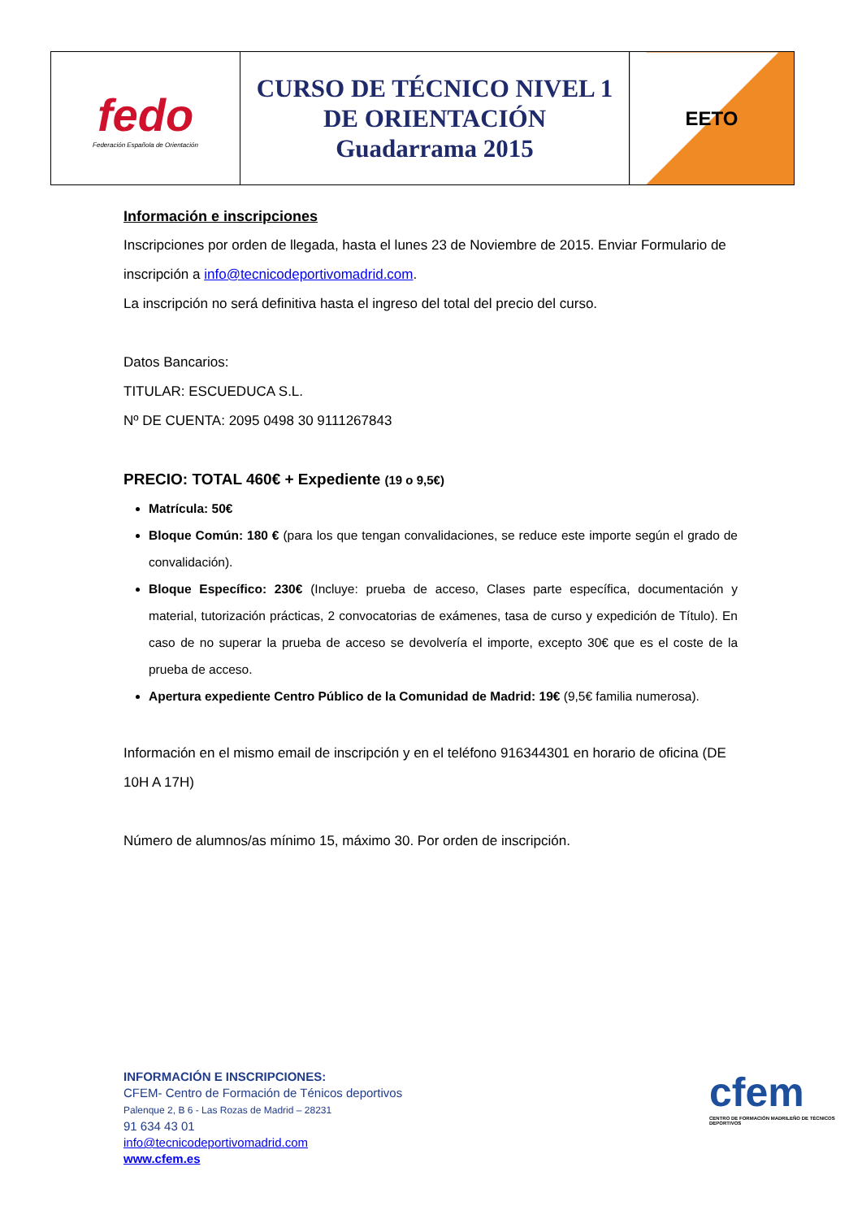| fedo Federación Española de Orientación | CURSO DE TÉCNICO NIVEL 1 DE ORIENTACIÓN Guadarrama 2015 | EETO |
Información e inscripciones
Inscripciones por orden de llegada, hasta el lunes 23 de Noviembre de 2015. Enviar Formulario de inscripción a info@tecnicodeportivomadrid.com.
La inscripción no será definitiva hasta el ingreso del total del precio del curso.
Datos Bancarios:
TITULAR: ESCUEDUCA S.L.
Nº DE CUENTA: 2095 0498 30 9111267843
PRECIO: TOTAL 460€ + Expediente (19 o 9,5€)
Matrícula: 50€
Bloque Común: 180 € (para los que tengan convalidaciones, se reduce este importe según el grado de convalidación).
Bloque Específico: 230€ (Incluye: prueba de acceso, Clases parte específica, documentación y material, tutorización prácticas, 2 convocatorias de exámenes, tasa de curso y expedición de Título). En caso de no superar la prueba de acceso se devolvería el importe, excepto 30€ que es el coste de la prueba de acceso.
Apertura expediente Centro Público de la Comunidad de Madrid: 19€ (9,5€ familia numerosa).
Información en el mismo email de inscripción y en el teléfono 916344301 en horario de oficina (DE 10H A 17H)
Número de alumnos/as mínimo 15, máximo 30. Por orden de inscripción.
INFORMACIÓN E INSCRIPCIONES:
CFEM- Centro de Formación de Ténicos deportivos
Palenque 2, B 6 - Las Rozas de Madrid – 28231
91 634 43 01
info@tecnicodeportivomadrid.com
www.cfem.es
cfem
CENTRO DE FORMACIÓN MADRILEÑO DE TÉCNICOS DEPORTIVOS